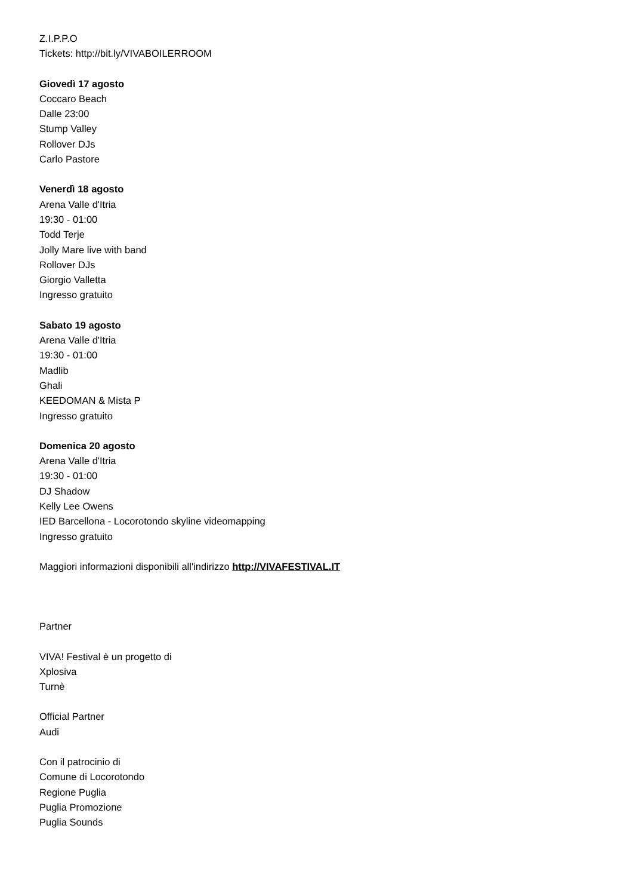Z.I.P.P.O
Tickets: http://bit.ly/VIVABOILERROOM
Giovedì 17 agosto
Coccaro Beach
Dalle 23:00
Stump Valley
Rollover DJs
Carlo Pastore
Venerdì 18 agosto
Arena Valle d'Itria
19:30 - 01:00
Todd Terje
Jolly Mare live with band
Rollover DJs
Giorgio Valletta
Ingresso gratuito
Sabato 19 agosto
Arena Valle d'Itria
19:30 - 01:00
Madlib
Ghali
KEEDOMAN & Mista P
Ingresso gratuito
Domenica 20 agosto
Arena Valle d'Itria
19:30 - 01:00
DJ Shadow
Kelly Lee Owens
IED Barcellona - Locorotondo skyline videomapping
Ingresso gratuito
Maggiori informazioni disponibili all'indirizzo http://VIVAFESTIVAL.IT
Partner
VIVA! Festival è un progetto di
Xplosiva
Turnè
Official Partner
Audi
Con il patrocinio di
Comune di Locorotondo
Regione Puglia
Puglia Promozione
Puglia Sounds